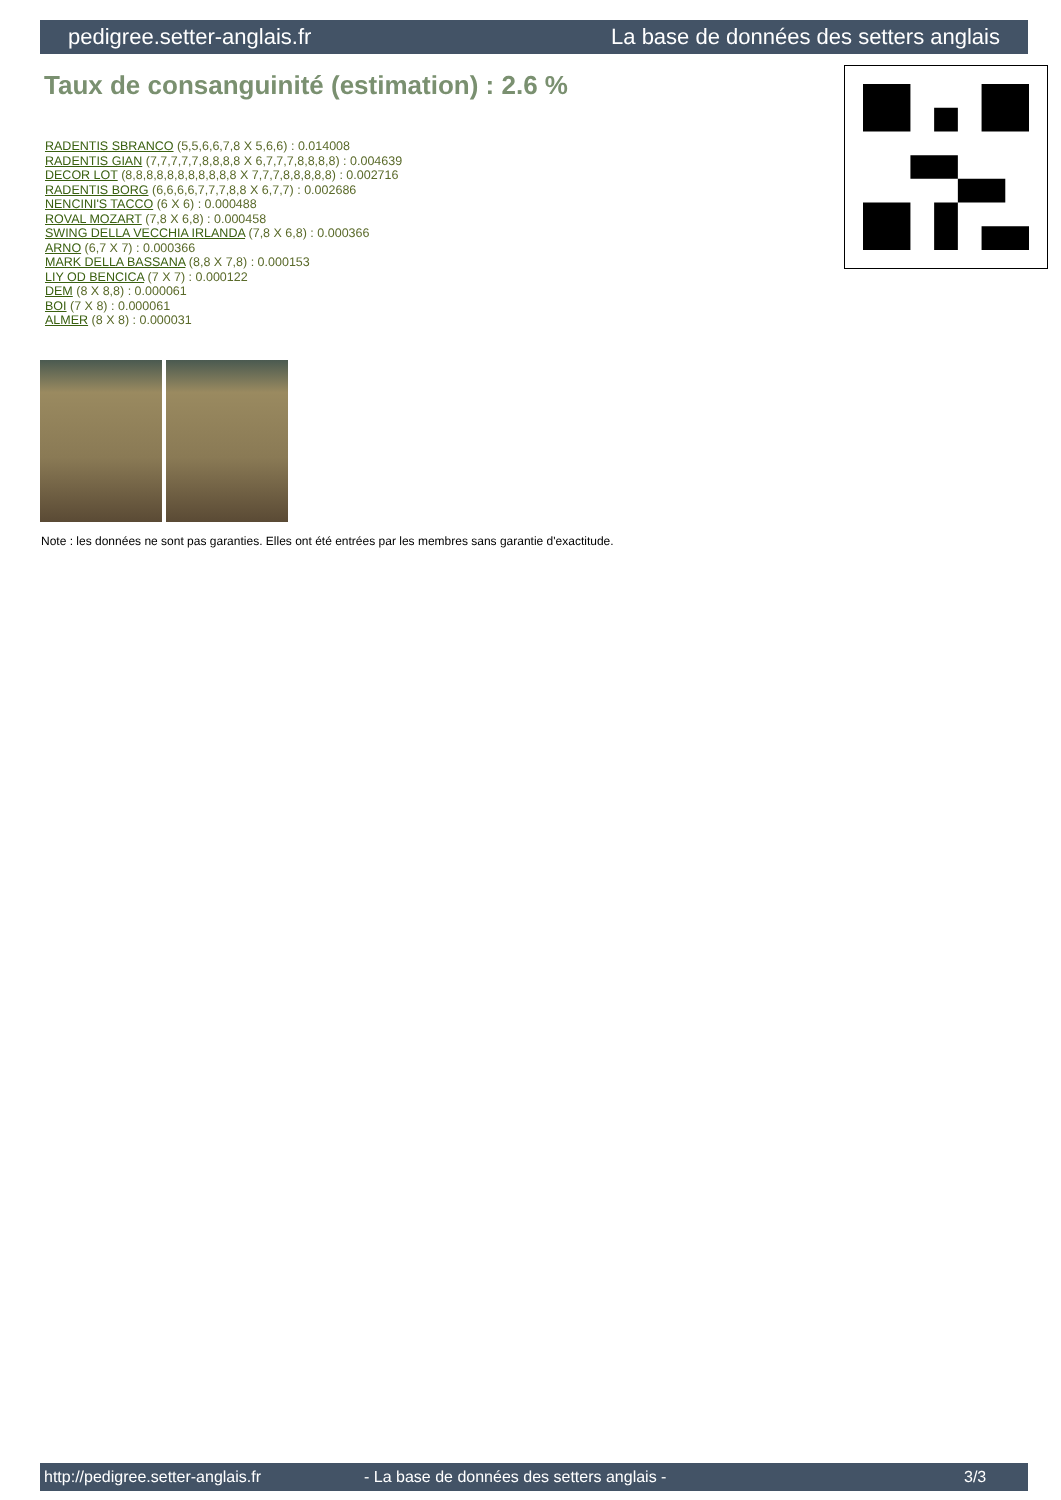pedigree.setter-anglais.fr La base de données des setters anglais
Taux de consanguinité (estimation) : 2.6 %
RADENTIS SBRANCO (5,5,6,6,7,8 X 5,6,6) : 0.014008
RADENTIS GIAN (7,7,7,7,7,8,8,8,8 X 6,7,7,7,8,8,8,8) : 0.004639
DECOR LOT (8,8,8,8,8,8,8,8,8,8,8 X 7,7,7,8,8,8,8,8) : 0.002716
RADENTIS BORG (6,6,6,6,7,7,7,8,8 X 6,7,7) : 0.002686
NENCINI'S TACCO (6 X 6) : 0.000488
ROVAL MOZART (7,8 X 6,8) : 0.000458
SWING DELLA VECCHIA IRLANDA (7,8 X 6,8) : 0.000366
ARNO (6,7 X 7) : 0.000366
MARK DELLA BASSANA (8,8 X 7,8) : 0.000153
LIY OD BENCICA (7 X 7) : 0.000122
DEM (8 X 8,8) : 0.000061
BOI (7 X 8) : 0.000061
ALMER (8 X 8) : 0.000031
Note : les données ne sont pas garanties. Elles ont été entrées par les membres sans garantie d'exactitude.
http://pedigree.setter-anglais.fr - La base de données des setters anglais - 3/3